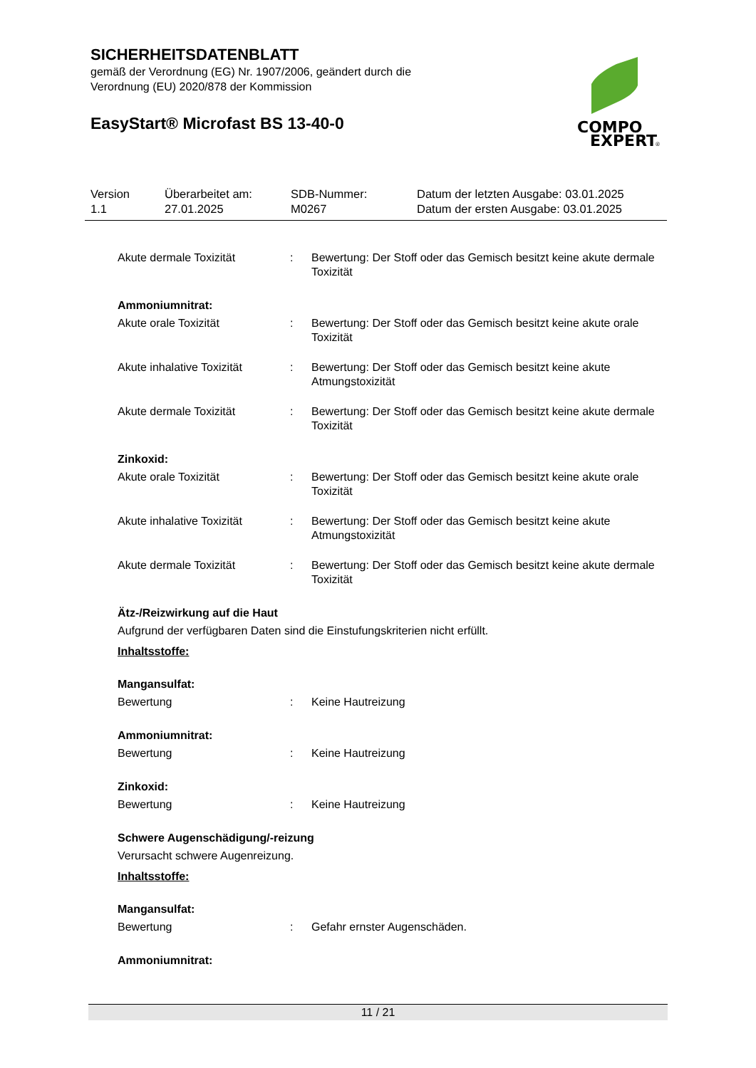SICHERHEITSDATENBLATT
gemäß der Verordnung (EG) Nr. 1907/2006, geändert durch die
Verordnung (EU) 2020/878 der Kommission
EasyStart® Microfast BS 13-40-0
COMPO
EXPERT
®
| Version 1.1 | Überarbeitet am: 27.01.2025 | SDB-Nummer: M0267 | Datum der letzten Ausgabe: 03.01.2025 Datum der ersten Ausgabe: 03.01.2025 |
Akute dermale Toxizität : Bewertung: Der Stoff oder das Gemisch besitzt keine akute dermale Toxizität
Ammoniumnitrat:
Akute orale Toxizität : Bewertung: Der Stoff oder das Gemisch besitzt keine akute orale Toxizität
Akute inhalative Toxizität
: Bewertung: Der Stoff oder das Gemisch besitzt keine akute Atmungstoxizität
Akute dermale Toxizität : Bewertung: Der Stoff oder das Gemisch besitzt keine akute dermale Toxizität
Zinkoxid:
Akute orale Toxizität : Bewertung: Der Stoff oder das Gemisch besitzt keine akute orale Toxizität
Akute inhalative Toxizität
: Bewertung: Der Stoff oder das Gemisch besitzt keine akute Atmungstoxizität
Akute dermale Toxizität : Bewertung: Der Stoff oder das Gemisch besitzt keine akute dermale Toxizität
Ätz-/Reizwirkung auf die Haut
Aufgrund der verfügbaren Daten sind die Einstufungskriterien nicht erfüllt.
Inhaltsstoffe:
Mangansulfat:
Bewertung : Keine Hautreizung
Ammoniumnitrat:
Bewertung : Keine Hautreizung
Zinkoxid:
Bewertung : Keine Hautreizung
Schwere Augenschädigung/-reizung
Verursacht schwere Augenreizung.
Inhaltsstoffe:
Mangansulfat:
Bewertung : Gefahr ernster Augenschäden.
Ammoniumnitrat:
11 / 21